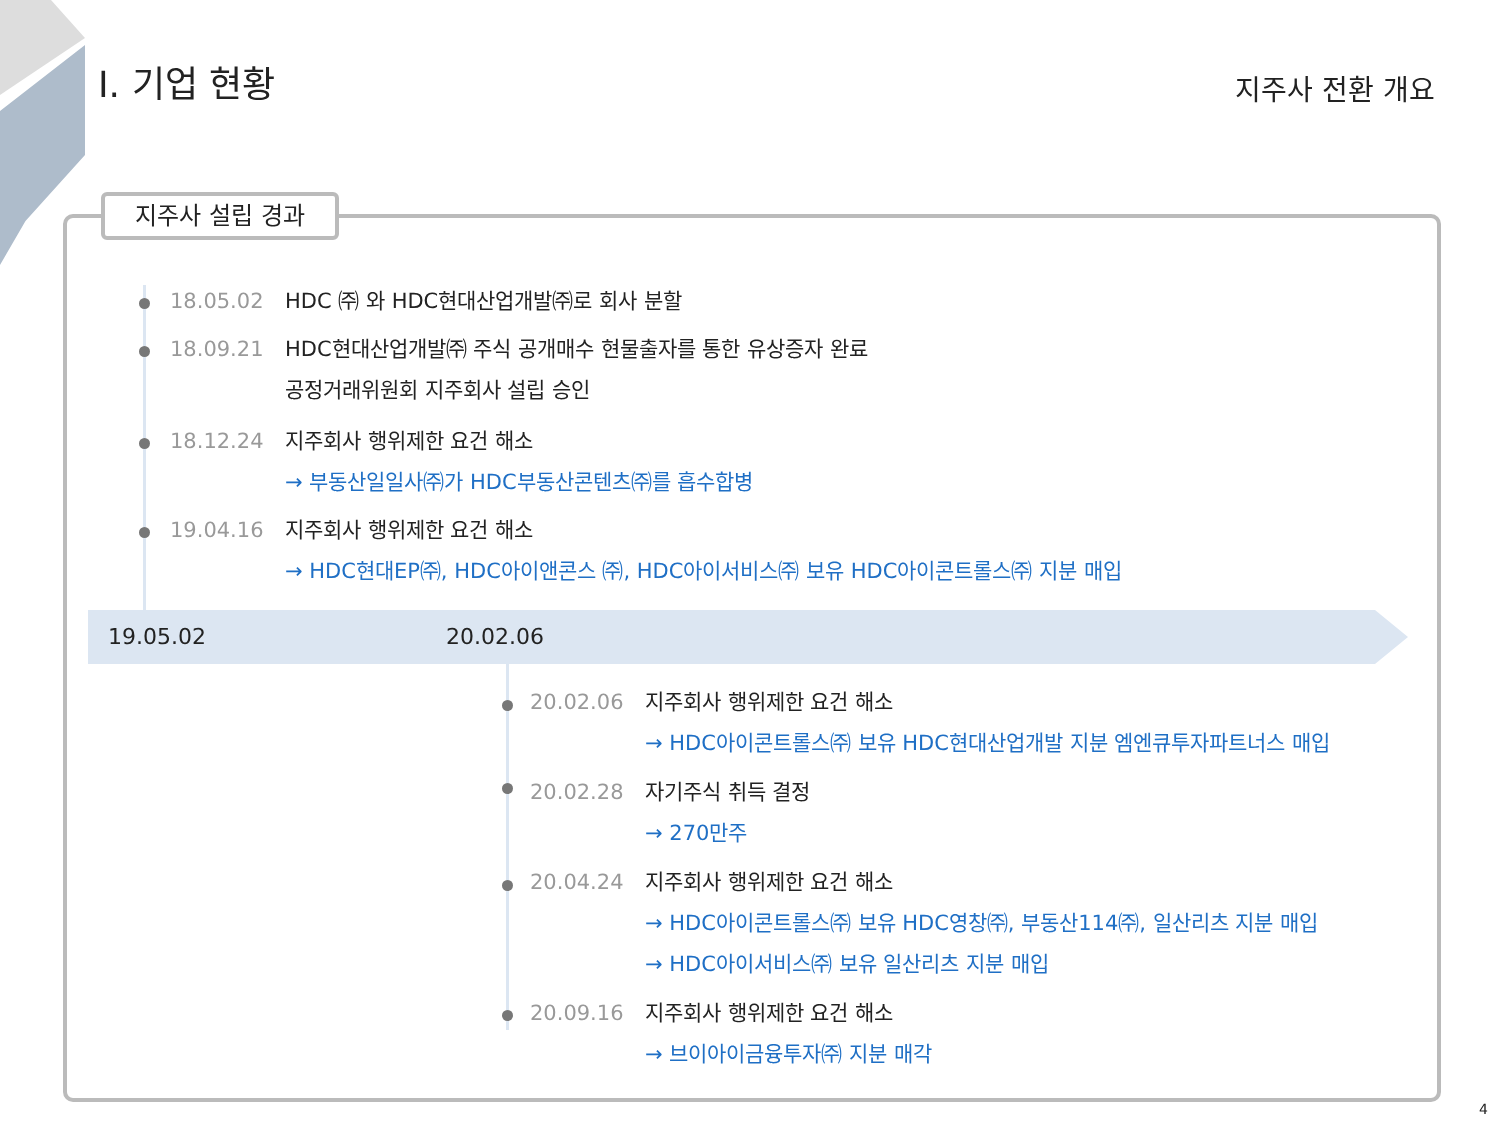Ⅰ. 기업 현황 지주사 전환 개요
지주사 설립 경과
18.05.02 HDC ㈜ 와 HDC현대산업개발㈜로 회사 분할
18.09.21 HDC현대산업개발㈜ 주식 공개매수 현물출자를 통한 유상증자 완료
공정거래위원회 지주회사 설립 승인
18.12.24 지주회사 행위제한 요건 해소
→ 부동산일일사㈜가 HDC부동산콘텐츠㈜를 흡수합병
19.04.16 지주회사 행위제한 요건 해소
→ HDC현대EP㈜, HDC아이앤콘스 ㈜, HDC아이서비스㈜ 보유 HDC아이콘트롤스㈜ 지분 매입
19.05.02 20.02.06
20.02.06 지주회사 행위제한 요건 해소
→ HDC아이콘트롤스㈜ 보유 HDC현대산업개발 지분 엠엔큐투자파트너스 매입
20.02.28 자기주식 취득 결정
→ 270만주
20.04.24 지주회사 행위제한 요건 해소
→ HDC아이콘트롤스㈜ 보유 HDC영창㈜, 부동산114㈜, 일산리츠 지분 매입
→ HDC아이서비스㈜ 보유 일산리츠 지분 매입
20.09.16 지주회사 행위제한 요건 해소
→ 브이아이금융투자㈜ 지분 매각
4